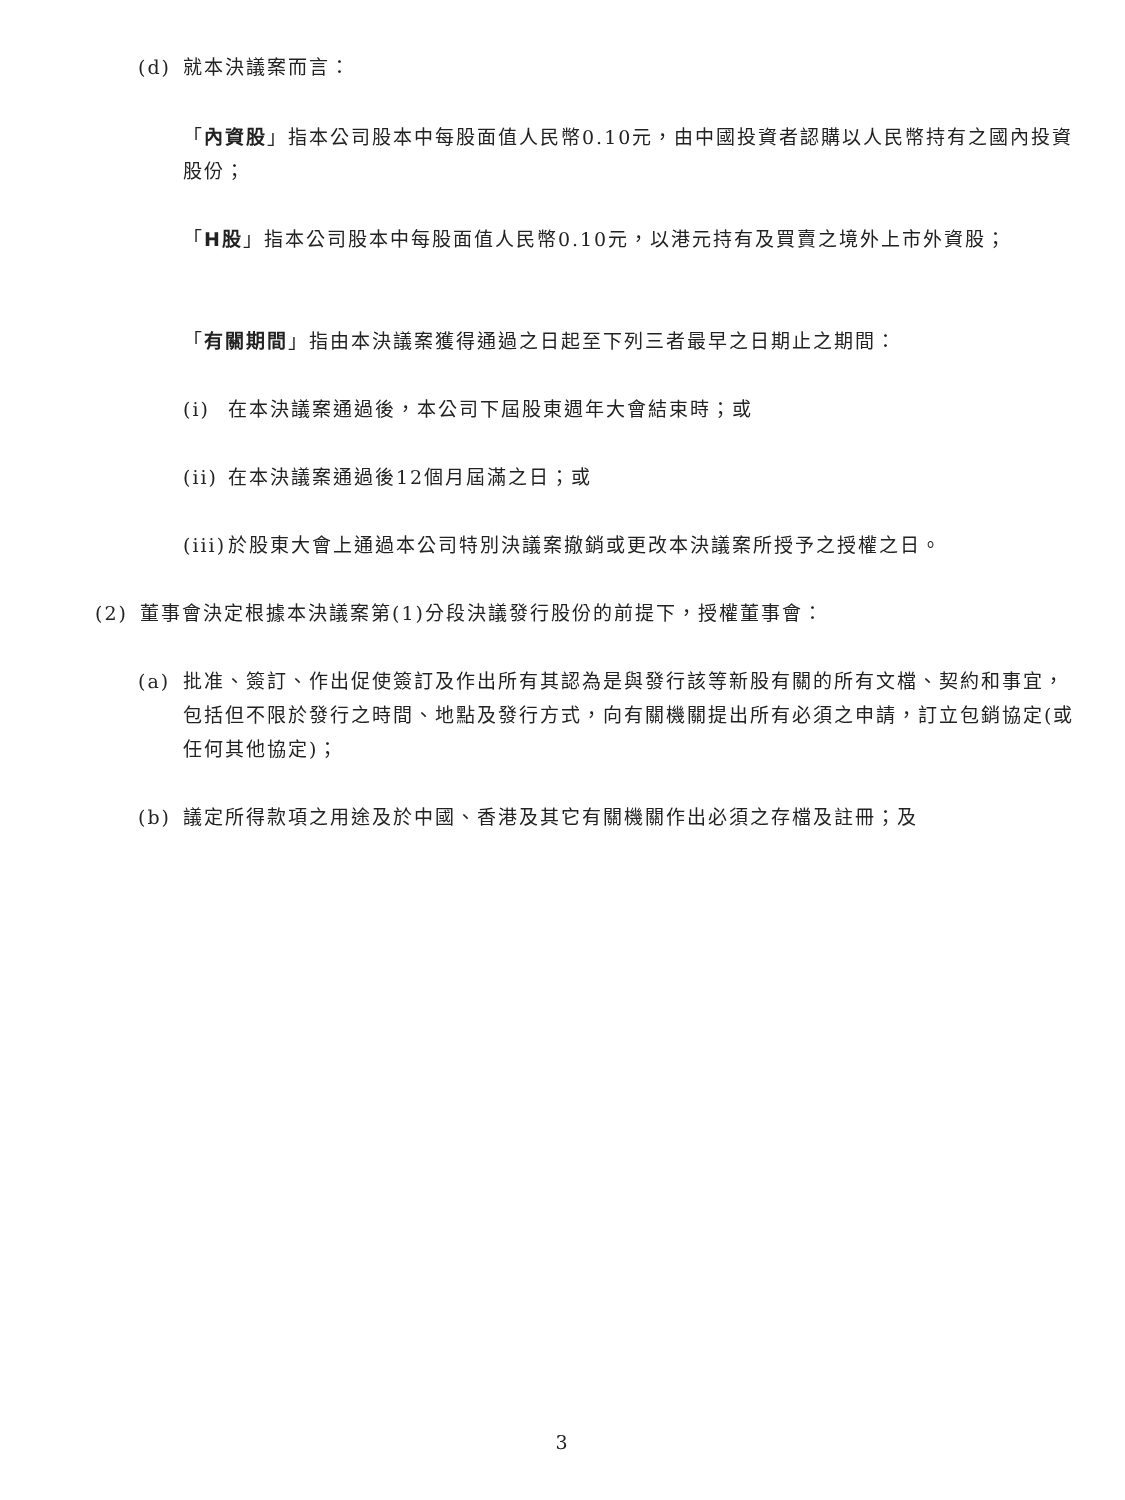(d) 就本決議案而言：
「內資股」指本公司股本中每股面值人民幣0.10元，由中國投資者認購以人民幣持有之國內投資股份；
「H股」指本公司股本中每股面值人民幣0.10元，以港元持有及買賣之境外上市外資股；
「有關期間」指由本決議案獲得通過之日起至下列三者最早之日期止之期間：
(i) 在本決議案通過後，本公司下屆股東週年大會結束時；或
(ii) 在本決議案通過後12個月屆滿之日；或
(iii) 於股東大會上通過本公司特別決議案撤銷或更改本決議案所授予之授權之日。
(2) 董事會決定根據本決議案第(1)分段決議發行股份的前提下，授權董事會：
(a) 批准、簽訂、作出促使簽訂及作出所有其認為是與發行該等新股有關的所有文檔、契約和事宜，包括但不限於發行之時間、地點及發行方式，向有關機關提出所有必須之申請，訂立包銷協定(或任何其他協定)；
(b) 議定所得款項之用途及於中國、香港及其它有關機關作出必須之存檔及註冊；及
3